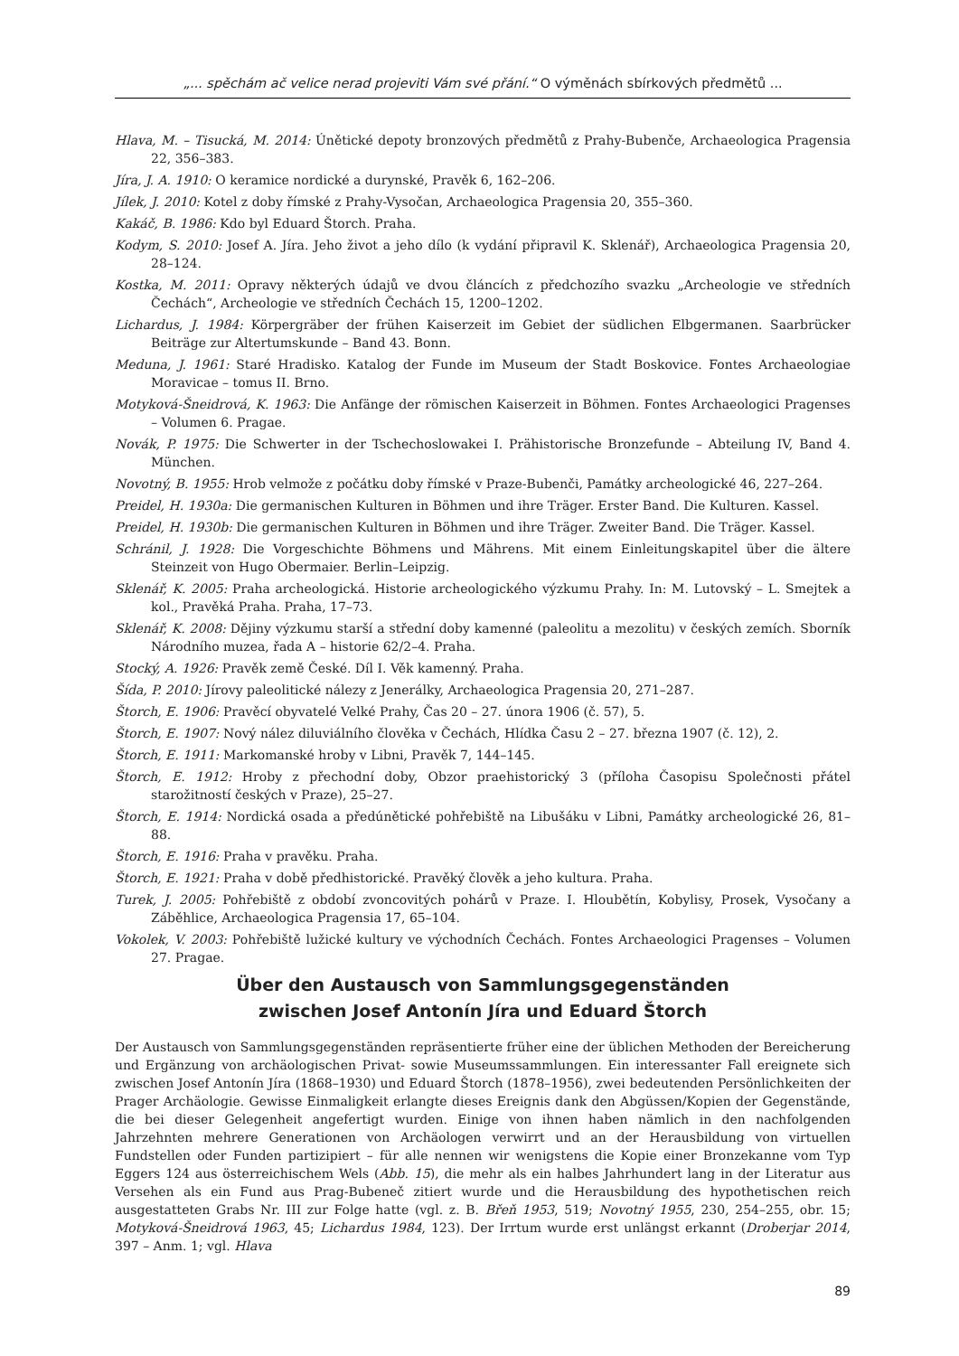„... spěchám ač velice nerad projeviti Vám své přání.“ O výměnách sbírkových předmětů ...
Hlava, M. – Tisucká, M. 2014: Únětické depoty bronzových předmětů z Prahy-Bubenče, Archaeologica Pragensia 22, 356–383.
Jíra, J. A. 1910: O keramice nordické a durynské, Pravěk 6, 162–206.
Jílek, J. 2010: Kotel z doby římské z Prahy-Vysočan, Archaeologica Pragensia 20, 355–360.
Kakáč, B. 1986: Kdo byl Eduard Štorch. Praha.
Kodym, S. 2010: Josef A. Jíra. Jeho život a jeho dílo (k vydání připravil K. Sklenář), Archaeologica Pragensia 20, 28–124.
Kostka, M. 2011: Opravy některých údajů ve dvou článcích z předchozího svazku „Archeologie ve středních Čechách“, Archeologie ve středních Čechách 15, 1200–1202.
Lichardus, J. 1984: Körpergräber der frühen Kaiserzeit im Gebiet der südlichen Elbgermanen. Saarbrücker Beiträge zur Altertumskunde – Band 43. Bonn.
Meduna, J. 1961: Staré Hradisko. Katalog der Funde im Museum der Stadt Boskovice. Fontes Archaeologiae Moravicae – tomus II. Brno.
Motyková-Šneidrová, K. 1963: Die Anfänge der römischen Kaiserzeit in Böhmen. Fontes Archaeologici Pragenses – Volumen 6. Pragae.
Novák, P. 1975: Die Schwerter in der Tschechoslowakei I. Prähistorische Bronzefunde – Abteilung IV, Band 4. München.
Novotný, B. 1955: Hrob velmože z počátku doby římské v Praze-Bubenči, Památky archeologické 46, 227–264.
Preidel, H. 1930a: Die germanischen Kulturen in Böhmen und ihre Träger. Erster Band. Die Kulturen. Kassel.
Preidel, H. 1930b: Die germanischen Kulturen in Böhmen und ihre Träger. Zweiter Band. Die Träger. Kassel.
Schránil, J. 1928: Die Vorgeschichte Böhmens und Mährens. Mit einem Einleitungskapitel über die ältere Steinzeit von Hugo Obermaier. Berlin–Leipzig.
Sklenář, K. 2005: Praha archeologická. Historie archeologického výzkumu Prahy. In: M. Lutovský – L. Smejtek a kol., Pravěká Praha. Praha, 17–73.
Sklenář, K. 2008: Dějiny výzkumu starší a střední doby kamenné (paleolitu a mezolitu) v českých zemích. Sborník Národního muzea, řada A – historie 62/2–4. Praha.
Stocký, A. 1926: Pravěk země České. Díl I. Věk kamenný. Praha.
Šída, P. 2010: Jírovy paleolitické nálezy z Jenerálky, Archaeologica Pragensia 20, 271–287.
Štorch, E. 1906: Pravěcí obyvatelé Velké Prahy, Čas 20 – 27. února 1906 (č. 57), 5.
Štorch, E. 1907: Nový nález diluviálního člověka v Čechách, Hlídka Času 2 – 27. března 1907 (č. 12), 2.
Štorch, E. 1911: Markomanské hroby v Libni, Pravěk 7, 144–145.
Štorch, E. 1912: Hroby z přechodní doby, Obzor praehistorický 3 (příloha Časopisu Společnosti přátel starožitností českých v Praze), 25–27.
Štorch, E. 1914: Nordická osada a předúnětické pohřebiště na Libušáku v Libni, Památky archeologické 26, 81–88.
Štorch, E. 1916: Praha v pravěku. Praha.
Štorch, E. 1921: Praha v době předhistorické. Pravěký člověk a jeho kultura. Praha.
Turek, J. 2005: Pohřebiště z období zvoncovitých pohárů v Praze. I. Hloubětín, Kobylisy, Prosek, Vysočany a Záběhlice, Archaeologica Pragensia 17, 65–104.
Vokolek, V. 2003: Pohřebiště lužické kultury ve východních Čechách. Fontes Archaeologici Pragenses – Volumen 27. Pragae.
Über den Austausch von Sammlungsgegenständen
zwischen Josef Antonín Jíra und Eduard Štorch
Der Austausch von Sammlungsgegenständen repräsentierte früher eine der üblichen Methoden der Bereicherung und Ergänzung von archäologischen Privat- sowie Museumssammlungen. Ein interessanter Fall ereignete sich zwischen Josef Antonín Jíra (1868–1930) und Eduard Štorch (1878–1956), zwei bedeutenden Persönlichkeiten der Prager Archäologie. Gewisse Einmaligkeit erlangte dieses Ereignis dank den Abgüssen/Kopien der Gegenstände, die bei dieser Gelegenheit angefertigt wurden. Einige von ihnen haben nämlich in den nachfolgenden Jahrzehnten mehrere Generationen von Archäologen verwirrt und an der Herausbildung von virtuellen Fundstellen oder Funden partizipiert – für alle nennen wir wenigstens die Kopie einer Bronzekanne vom Typ Eggers 124 aus österreichischem Wels (Abb. 15), die mehr als ein halbes Jahrhundert lang in der Literatur aus Versehen als ein Fund aus Prag-Bubeneč zitiert wurde und die Herausbildung des hypothetischen reich ausgestatteten Grabs Nr. III zur Folge hatte (vgl. z. B. Břeň 1953, 519; Novotný 1955, 230, 254–255, obr. 15; Motyková-Šneidrová 1963, 45; Lichardus 1984, 123). Der Irrtum wurde erst unlängst erkannt (Droberjar 2014, 397 – Anm. 1; vgl. Hlava
89